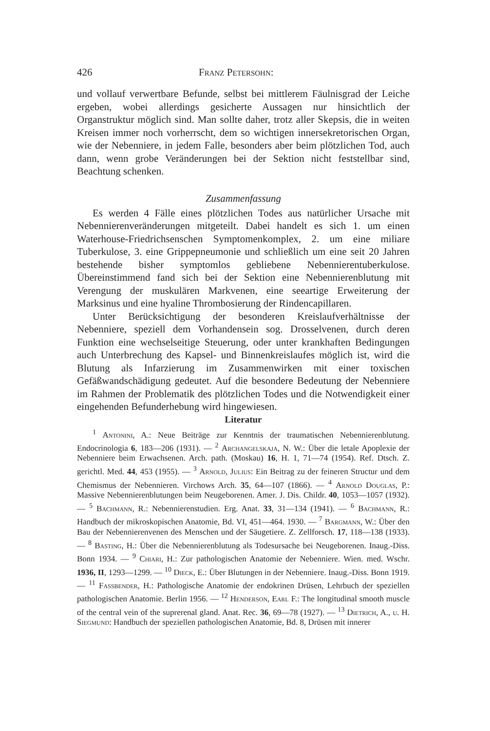426 Franz Petersohn:
und vollauf verwertbare Befunde, selbst bei mittlerem Fäulnisgrad der Leiche ergeben, wobei allerdings gesicherte Aussagen nur hinsichtlich der Organstruktur möglich sind. Man sollte daher, trotz aller Skepsis, die in weiten Kreisen immer noch vorherrscht, dem so wichtigen innersekretorischen Organ, wie der Nebenniere, in jedem Falle, besonders aber beim plötzlichen Tod, auch dann, wenn grobe Veränderungen bei der Sektion nicht feststellbar sind, Beachtung schenken.
Zusammenfassung
Es werden 4 Fälle eines plötzlichen Todes aus natürlicher Ursache mit Nebennierenveränderungen mitgeteilt. Dabei handelt es sich 1. um einen Waterhouse-Friedrichsenschen Symptomenkomplex, 2. um eine miliare Tuberkulose, 3. eine Grippepneumonie und schließlich um eine seit 20 Jahren bestehende bisher symptomlos gebliebene Nebennierentuberkulose. Übereinstimmend fand sich bei der Sektion eine Nebennierenblutung mit Verengung der muskulären Markvenen, eine seeartige Erweiterung der Marksinus und eine hyaline Thrombosierung der Rindencapillaren.
Unter Berücksichtigung der besonderen Kreislaufverhältnisse der Nebenniere, speziell dem Vorhandensein sog. Drosselvenen, durch deren Funktion eine wechselseitige Steuerung, oder unter krankhaften Bedingungen auch Unterbrechung des Kapsel- und Binnenkreislaufes möglich ist, wird die Blutung als Infarzierung im Zusammenwirken mit einer toxischen Gefäßwandschädigung gedeutet. Auf die besondere Bedeutung der Nebenniere im Rahmen der Problematik des plötzlichen Todes und die Notwendigkeit einer eingehenden Befunderhebung wird hingewiesen.
Literatur
<sup>1</sup> Antonini, A.: Neue Beiträge zur Kenntnis der traumatischen Nebennierenblutung. Endocrinologia 6, 183—206 (1931). — <sup>2</sup> Archangelskaja, N. W.: Über die letale Apoplexie der Nebenniere beim Erwachsenen. Arch. path. (Moskau) 16, H. 1, 71—74 (1954). Ref. Dtsch. Z. gerichtl. Med. 44, 453 (1955). — <sup>3</sup> Arnold, Julius: Ein Beitrag zu der feineren Structur und dem Chemismus der Nebennieren. Virchows Arch. 35, 64—107 (1866). — <sup>4</sup> Arnold Douglas, P.: Massive Nebennierenblutungen beim Neugeborenen. Amer. J. Dis. Childr. 40, 1053—1057 (1932). — <sup>5</sup> Bachmann, R.: Nebennierenstudien. Erg. Anat. 33, 31—134 (1941). — <sup>6</sup> Bachmann, R.: Handbuch der mikroskopischen Anatomie, Bd. VI, 451—464. 1930. — <sup>7</sup> Bargmann, W.: Über den Bau der Nebennierenvenen des Menschen und der Säugetiere. Z. Zellforsch. 17, 118—138 (1933). — <sup>8</sup> Basting, H.: Über die Nebennierenblutung als Todesursache bei Neugeborenen. Inaug.-Diss. Bonn 1934. — <sup>9</sup> Chiari, H.: Zur pathologischen Anatomie der Nebenniere. Wien. med. Wschr. 1936, II, 1293—1299. — <sup>10</sup> Dieck, E.: Über Blutungen in der Nebenniere. Inaug.-Diss. Bonn 1919. — <sup>11</sup> Fassbender, H.: Pathologische Anatomie der endokrinen Drüsen, Lehrbuch der speziellen pathologischen Anatomie. Berlin 1956. — <sup>12</sup> Henderson, Earl F.: The longitudinal smooth muscle of the central vein of the suprerenal gland. Anat. Rec. 36, 69—78 (1927). — <sup>13</sup> Dietrich, A., u. H. Siegmund: Handbuch der speziellen pathologischen Anatomie, Bd. 8, Drüsen mit innerer